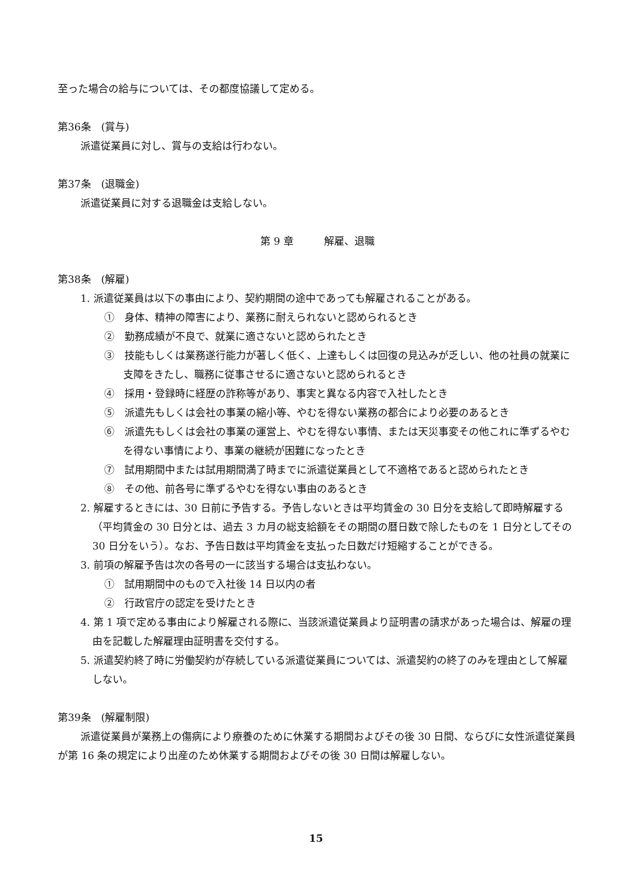至った場合の給与については、その都度協議して定める。
第36条　(賞与)
派遣従業員に対し、賞与の支給は行わない。
第37条　(退職金)
派遣従業員に対する退職金は支給しない。
第 9 章　　　解雇、退職
第38条　(解雇)
1. 派遣従業員は以下の事由により、契約期間の途中であっても解雇されることがある。
①　身体、精神の障害により、業務に耐えられないと認められるとき
②　勤務成績が不良で、就業に適さないと認められたとき
③　技能もしくは業務遂行能力が著しく低く、上達もしくは回復の見込みが乏しい、他の社員の就業に支障をきたし、職務に従事させるに適さないと認められるとき
④　採用・登録時に経歴の詐称等があり、事実と異なる内容で入社したとき
⑤　派遣先もしくは会社の事業の縮小等、やむを得ない業務の都合により必要のあるとき
⑥　派遣先もしくは会社の事業の運営上、やむを得ない事情、または天災事変その他これに準ずるやむを得ない事情により、事業の継続が困難になったとき
⑦　試用期間中または試用期間満了時までに派遣従業員として不適格であると認められたとき
⑧　その他、前各号に準ずるやむを得ない事由のあるとき
2. 解雇するときには、30 日前に予告する。予告しないときは平均賃金の 30 日分を支給して即時解雇する（平均賃金の 30 日分とは、過去 3 カ月の総支給額をその期間の暦日数で除したものを 1 日分としてその 30 日分をいう）。なお、予告日数は平均賃金を支払った日数だけ短縮することができる。
3. 前項の解雇予告は次の各号の一に該当する場合は支払わない。
①　試用期間中のもので入社後 14 日以内の者
②　行政官庁の認定を受けたとき
4. 第 1 項で定める事由により解雇される際に、当該派遣従業員より証明書の請求があった場合は、解雇の理由を記載した解雇理由証明書を交付する。
5. 派遣契約終了時に労働契約が存続している派遣従業員については、派遣契約の終了のみを理由として解雇しない。
第39条　(解雇制限)
派遣従業員が業務上の傷病により療養のために休業する期間およびその後 30 日間、ならびに女性派遣従業員が第 16 条の規定により出産のため休業する期間およびその後 30 日間は解雇しない。
15